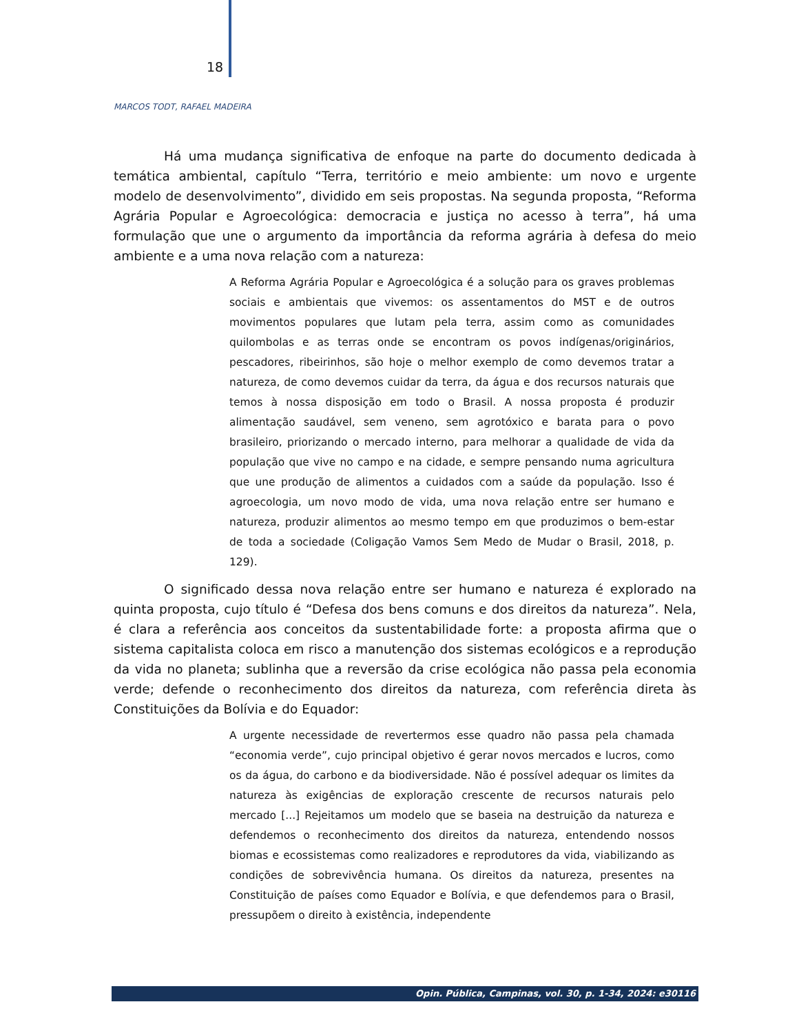18
MARCOS TODT, RAFAEL MADEIRA
Há uma mudança significativa de enfoque na parte do documento dedicada à temática ambiental, capítulo “Terra, território e meio ambiente: um novo e urgente modelo de desenvolvimento”, dividido em seis propostas. Na segunda proposta, “Reforma Agrária Popular e Agroecológica: democracia e justiça no acesso à terra”, há uma formulação que une o argumento da importância da reforma agrária à defesa do meio ambiente e a uma nova relação com a natureza:
A Reforma Agrária Popular e Agroecológica é a solução para os graves problemas sociais e ambientais que vivemos: os assentamentos do MST e de outros movimentos populares que lutam pela terra, assim como as comunidades quilombolas e as terras onde se encontram os povos indígenas/originários, pescadores, ribeirinhos, são hoje o melhor exemplo de como devemos tratar a natureza, de como devemos cuidar da terra, da água e dos recursos naturais que temos à nossa disposição em todo o Brasil. A nossa proposta é produzir alimentação saudável, sem veneno, sem agrotóxico e barata para o povo brasileiro, priorizando o mercado interno, para melhorar a qualidade de vida da população que vive no campo e na cidade, e sempre pensando numa agricultura que une produção de alimentos a cuidados com a saúde da população. Isso é agroecologia, um novo modo de vida, uma nova relação entre ser humano e natureza, produzir alimentos ao mesmo tempo em que produzimos o bem-estar de toda a sociedade (Coligação Vamos Sem Medo de Mudar o Brasil, 2018, p. 129).
O significado dessa nova relação entre ser humano e natureza é explorado na quinta proposta, cujo título é “Defesa dos bens comuns e dos direitos da natureza”. Nela, é clara a referência aos conceitos da sustentabilidade forte: a proposta afirma que o sistema capitalista coloca em risco a manutenção dos sistemas ecológicos e a reprodução da vida no planeta; sublinha que a reversão da crise ecológica não passa pela economia verde; defende o reconhecimento dos direitos da natureza, com referência direta às Constituições da Bolívia e do Equador:
A urgente necessidade de revertermos esse quadro não passa pela chamada “economia verde”, cujo principal objetivo é gerar novos mercados e lucros, como os da água, do carbono e da biodiversidade. Não é possível adequar os limites da natureza às exigências de exploração crescente de recursos naturais pelo mercado [...] Rejeitamos um modelo que se baseia na destruição da natureza e defendemos o reconhecimento dos direitos da natureza, entendendo nossos biomas e ecossistemas como realizadores e reprodutores da vida, viabilizando as condições de sobrevivência humana. Os direitos da natureza, presentes na Constituição de países como Equador e Bolívia, e que defendemos para o Brasil, pressupõem o direito à existência, independente
Opin. Pública, Campinas, vol. 30, p. 1-34, 2024: e30116